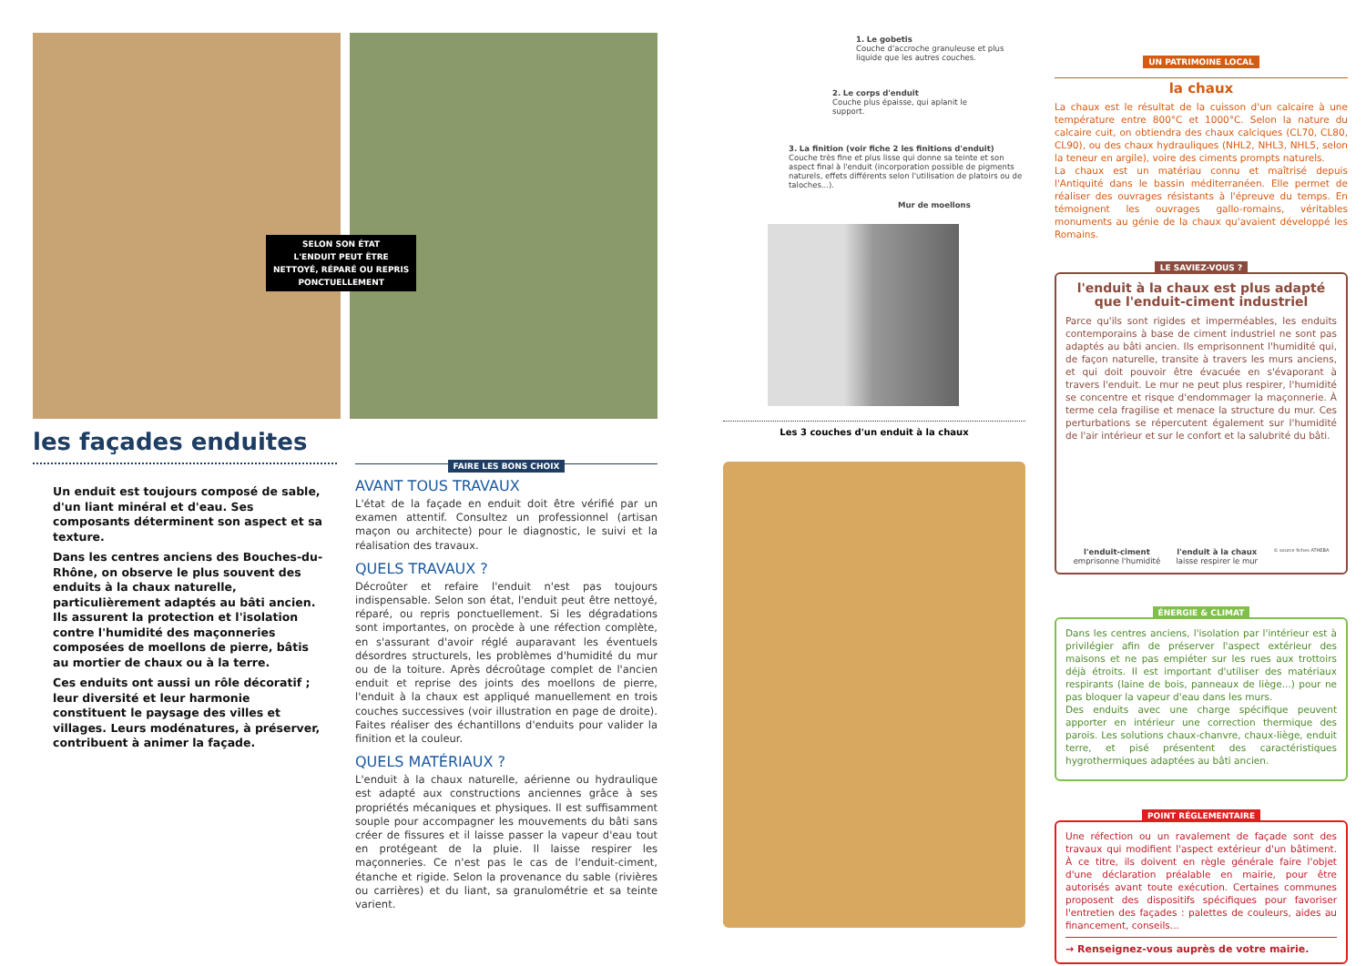SELON SON ÉTAT
L'ENDUIT PEUT ÊTRE
NETTOYÉ, RÉPARÉ OU REPRIS
PONCTUELLEMENT
les façades enduites
Un enduit est toujours composé de sable, d'un liant minéral et d'eau. Ses composants déterminent son aspect et sa texture.
Dans les centres anciens des Bouches-du-Rhône, on observe le plus souvent des enduits à la chaux naturelle, particulièrement adaptés au bâti ancien. Ils assurent la protection et l'isolation contre l'humidité des maçonneries composées de moellons de pierre, bâtis au mortier de chaux ou à la terre.
Ces enduits ont aussi un rôle décoratif ; leur diversité et leur harmonie constituent le paysage des villes et villages. Leurs modénatures, à préserver, contribuent à animer la façade.
FAIRE LES BONS CHOIX
AVANT TOUS TRAVAUX
L'état de la façade en enduit doit être vérifié par un examen attentif. Consultez un professionnel (artisan maçon ou architecte) pour le diagnostic, le suivi et la réalisation des travaux.
QUELS TRAVAUX ?
Décroûter et refaire l'enduit n'est pas toujours indispensable. Selon son état, l'enduit peut être nettoyé, réparé, ou repris ponctuellement. Si les dégradations sont importantes, on procède à une réfection complète, en s'assurant d'avoir réglé auparavant les éventuels désordres structurels, les problèmes d'humidité du mur ou de la toiture. Après décroûtage complet de l'ancien enduit et reprise des joints des moellons de pierre, l'enduit à la chaux est appliqué manuellement en trois couches successives (voir illustration en page de droite). Faites réaliser des échantillons d'enduits pour valider la finition et la couleur.
QUELS MATÉRIAUX ?
L'enduit à la chaux naturelle, aérienne ou hydraulique est adapté aux constructions anciennes grâce à ses propriétés mécaniques et physiques. Il est suffisamment souple pour accompagner les mouvements du bâti sans créer de fissures et il laisse passer la vapeur d'eau tout en protégeant de la pluie. Il laisse respirer les maçonneries. Ce n'est pas le cas de l'enduit-ciment, étanche et rigide. Selon la provenance du sable (rivières ou carrières) et du liant, sa granulométrie et sa teinte varient.
1. Le gobetis
Couche d'accroche granuleuse et plus liquide que les autres couches.
2. Le corps d'enduit
Couche plus épaisse, qui aplanit le support.
3. La finition (voir fiche 2 les finitions d'enduit)
Couche très fine et plus lisse qui donne sa teinte et son aspect final à l'enduit (incorporation possible de pigments naturels, effets différents selon l'utilisation de platoirs ou de taloches...).
Mur de moellons
Les 3 couches d'un enduit à la chaux
UN PATRIMOINE LOCAL
la chaux
La chaux est le résultat de la cuisson d'un calcaire à une température entre 800°C et 1000°C. Selon la nature du calcaire cuit, on obtiendra des chaux calciques (CL70, CL80, CL90), ou des chaux hydrauliques (NHL2, NHL3, NHL5, selon la teneur en argile), voire des ciments prompts naturels.
La chaux est un matériau connu et maîtrisé depuis l'Antiquité dans le bassin méditerranéen. Elle permet de réaliser des ouvrages résistants à l'épreuve du temps. En témoignent les ouvrages gallo-romains, véritables monuments au génie de la chaux qu'avaient développé les Romains.
LE SAVIEZ-VOUS ?
l'enduit à la chaux est plus adapté que l'enduit-ciment industriel
Parce qu'ils sont rigides et imperméables, les enduits contemporains à base de ciment industriel ne sont pas adaptés au bâti ancien. Ils emprisonnent l'humidité qui, de façon naturelle, transite à travers les murs anciens, et qui doit pouvoir être évacuée en s'évaporant à travers l'enduit. Le mur ne peut plus respirer, l'humidité se concentre et risque d'endommager la maçonnerie. À terme cela fragilise et menace la structure du mur. Ces perturbations se répercutent également sur l'humidité de l'air intérieur et sur le confort et la salubrité du bâti.
l'enduit-ciment
emprisonne l'humidité
l'enduit à la chaux
laisse respirer le mur
© source fiches ATHEBA
ÉNERGIE & CLIMAT
Dans les centres anciens, l'isolation par l'intérieur est à privilégier afin de préserver l'aspect extérieur des maisons et ne pas empiéter sur les rues aux trottoirs déjà étroits. Il est important d'utiliser des matériaux respirants (laine de bois, panneaux de liège...) pour ne pas bloquer la vapeur d'eau dans les murs.
Des enduits avec une charge spécifique peuvent apporter en intérieur une correction thermique des parois. Les solutions chaux-chanvre, chaux-liège, enduit terre, et pisé présentent des caractéristiques hygrothermiques adaptées au bâti ancien.
POINT RÉGLEMENTAIRE
Une réfection ou un ravalement de façade sont des travaux qui modifient l'aspect extérieur d'un bâtiment. À ce titre, ils doivent en règle générale faire l'objet d'une déclaration préalable en mairie, pour être autorisés avant toute exécution. Certaines communes proposent des dispositifs spécifiques pour favoriser l'entretien des façades : palettes de couleurs, aides au financement, conseils...
→ Renseignez-vous auprès de votre mairie.